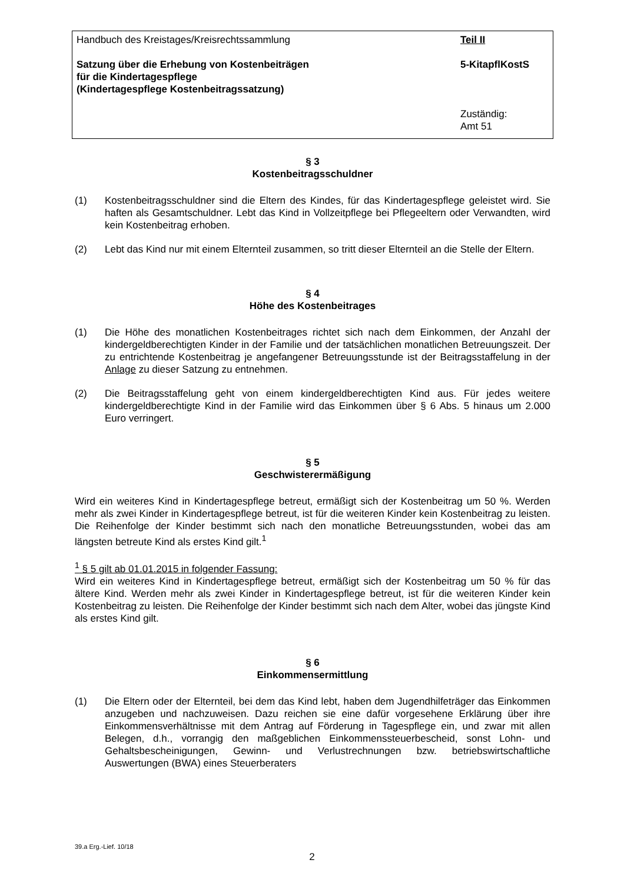Handbuch des Kreistages/Kreisrechtssammlung
Satzung über die Erhebung von Kostenbeiträgen
für die Kindertagespflege
(Kindertagespflege Kostenbeitragssatzung)
Teil II
5-KitapflKostS
Zuständig:
Amt 51
§ 3
Kostenbeitragsschuldner
(1) Kostenbeitragsschuldner sind die Eltern des Kindes, für das Kindertagespflege geleistet wird. Sie haften als Gesamtschuldner. Lebt das Kind in Vollzeitpflege bei Pflegeeltern oder Verwandten, wird kein Kostenbeitrag erhoben.
(2) Lebt das Kind nur mit einem Elternteil zusammen, so tritt dieser Elternteil an die Stelle der Eltern.
§ 4
Höhe des Kostenbeitrages
(1) Die Höhe des monatlichen Kostenbeitrages richtet sich nach dem Einkommen, der Anzahl der kindergeldberechtigten Kinder in der Familie und der tatsächlichen monatlichen Betreuungszeit. Der zu entrichtende Kostenbeitrag je angefangener Betreuungsstunde ist der Beitragsstaffelung in der Anlage zu dieser Satzung zu entnehmen.
(2) Die Beitragsstaffelung geht von einem kindergeldberechtigten Kind aus. Für jedes weitere kindergeldberechtigte Kind in der Familie wird das Einkommen über § 6 Abs. 5 hinaus um 2.000 Euro verringert.
§ 5
Geschwisterermäßigung
Wird ein weiteres Kind in Kindertagespflege betreut, ermäßigt sich der Kostenbeitrag um 50 %. Werden mehr als zwei Kinder in Kindertagespflege betreut, ist für die weiteren Kinder kein Kostenbeitrag zu leisten. Die Reihenfolge der Kinder bestimmt sich nach den monatliche Betreuungsstunden, wobei das am längsten betreute Kind als erstes Kind gilt.<sup>1</sup>
<sup>1</sup> § 5 gilt ab 01.01.2015 in folgender Fassung:
Wird ein weiteres Kind in Kindertagespflege betreut, ermäßigt sich der Kostenbeitrag um 50 % für das ältere Kind. Werden mehr als zwei Kinder in Kindertagespflege betreut, ist für die weiteren Kinder kein Kostenbeitrag zu leisten. Die Reihenfolge der Kinder bestimmt sich nach dem Alter, wobei das jüngste Kind als erstes Kind gilt.
§ 6
Einkommensermittlung
(1) Die Eltern oder der Elternteil, bei dem das Kind lebt, haben dem Jugendhilfeträger das Einkommen anzugeben und nachzuweisen. Dazu reichen sie eine dafür vorgesehene Erklärung über ihre Einkommensverhältnisse mit dem Antrag auf Förderung in Tagespflege ein, und zwar mit allen Belegen, d.h., vorrangig den maßgeblichen Einkommenssteuerbescheid, sonst Lohn- und Gehaltsbescheinigungen, Gewinn- und Verlustrechnungen bzw. betriebswirtschaftliche Auswertungen (BWA) eines Steuerberaters
39.a Erg.-Lief. 10/18
2